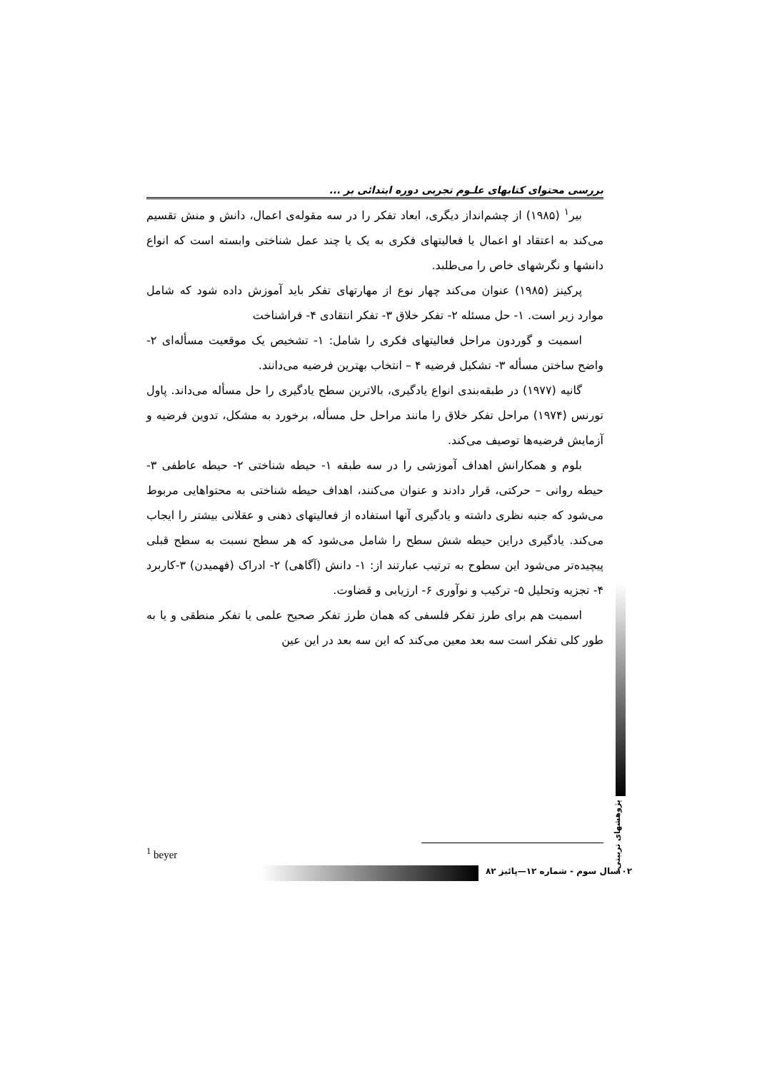بررسی محتوای کتابهای علـوم تجربی دوره ابتدائی بر ...
بیر<sup>۱</sup> (۱۹۸۵) از چشم‌انداز دیگری، ابعاد تفکر را در سه مقوله‌ی اعمال، دانش و منش تقسیم می‌کند به اعتقاد او اعمال یا فعالیتهای فکری به یک یا چند عمل شناختی وابسته است که انواع دانشها و نگرشهای خاص را می‌طلبد.
پرکینز (۱۹۸۵) عنوان می‌کند چهار نوع از مهارتهای تفکر باید آموزش داده شود که شامل موارد زیر است. ۱- حل مسئله ۲- تفکر خلاق ۳- تفکر انتقادی ۴- فراشناخت
اسمیت و گوردون مراحل فعالیتهای فکری را شامل: ۱- تشخیص یک موقعیت مسأله‌ای ۲- واضح ساختن مسأله ۳- تشکیل فرضیه ۴ – انتخاب بهترین فرضیه می‌دانند.
گانیه (۱۹۷۷) در طبقه‌بندی انواع یادگیری، بالاترین سطح یادگیری را حل مسأله می‌داند. پاول تورنس (۱۹۷۴) مراحل تفکر خلاق را مانند مراحل حل مسأله، برخورد به مشکل، تدوین فرضیه و آزمایش فرضیه‌ها توصیف می‌کند.
بلوم و همکارانش اهداف آموزشی را در سه طبقه ۱- حیطه شناختی ۲- حیطه عاطفی ۳- حیطه روانی – حرکتی، قرار دادند و عنوان می‌کنند، اهداف حیطه شناختی به محتواهایی مربوط می‌شود که جنبه نظری داشته و یادگیری آنها استفاده از فعالیتهای ذهنی و عقلانی بیشتر را ایجاب می‌کند. یادگیری دراین حیطه شش سطح را شامل می‌شود که هر سطح نسبت به سطح قبلی پیچیده‌تر می‌شود این سطوح به ترتیب عبارتند از: ۱- دانش (آگاهی) ۲- ادراک (فهمیدن) ۳-کاربرد ۴- تجزیه وتحلیل ۵- ترکیب و نوآوری ۶- ارزیابی و قضاوت.
اسمیت هم برای طرز تفکر فلسفی که همان طرز تفکر صحیح علمی یا تفکر منطقی و یا به طور کلی تفکر است سه بعد معین می‌کند که این سه بعد در این عین
پژوهشهای تربیتی
<sup>1</sup> beyer
سال سوم - شماره ۱۲—پائیز ۸۲ ۱۰۲